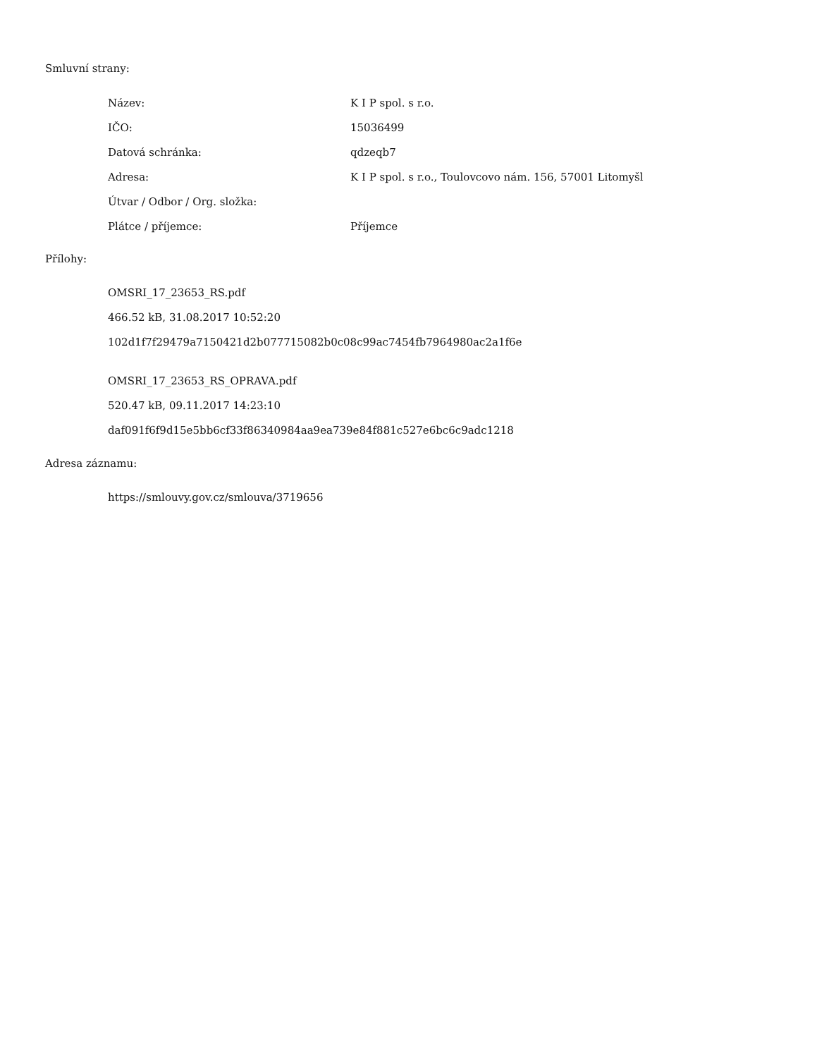Smluvní strany:
| Název: | K I P spol. s r.o. |
| IČO: | 15036499 |
| Datová schránka: | qdzeqb7 |
| Adresa: | K I P spol. s r.o., Toulovcovo nám. 156, 57001 Litomyšl |
| Útvar / Odbor / Org. složka: | |
| Plátce / příjemce: | Příjemce |
Přílohy:
OMSRI_17_23653_RS.pdf
466.52 kB, 31.08.2017 10:52:20
102d1f7f29479a7150421d2b077715082b0c08c99ac7454fb7964980ac2a1f6e
OMSRI_17_23653_RS_OPRAVA.pdf
520.47 kB, 09.11.2017 14:23:10
daf091f6f9d15e5bb6cf33f86340984aa9ea739e84f881c527e6bc6c9adc1218
Adresa záznamu:
https://smlouvy.gov.cz/smlouva/3719656